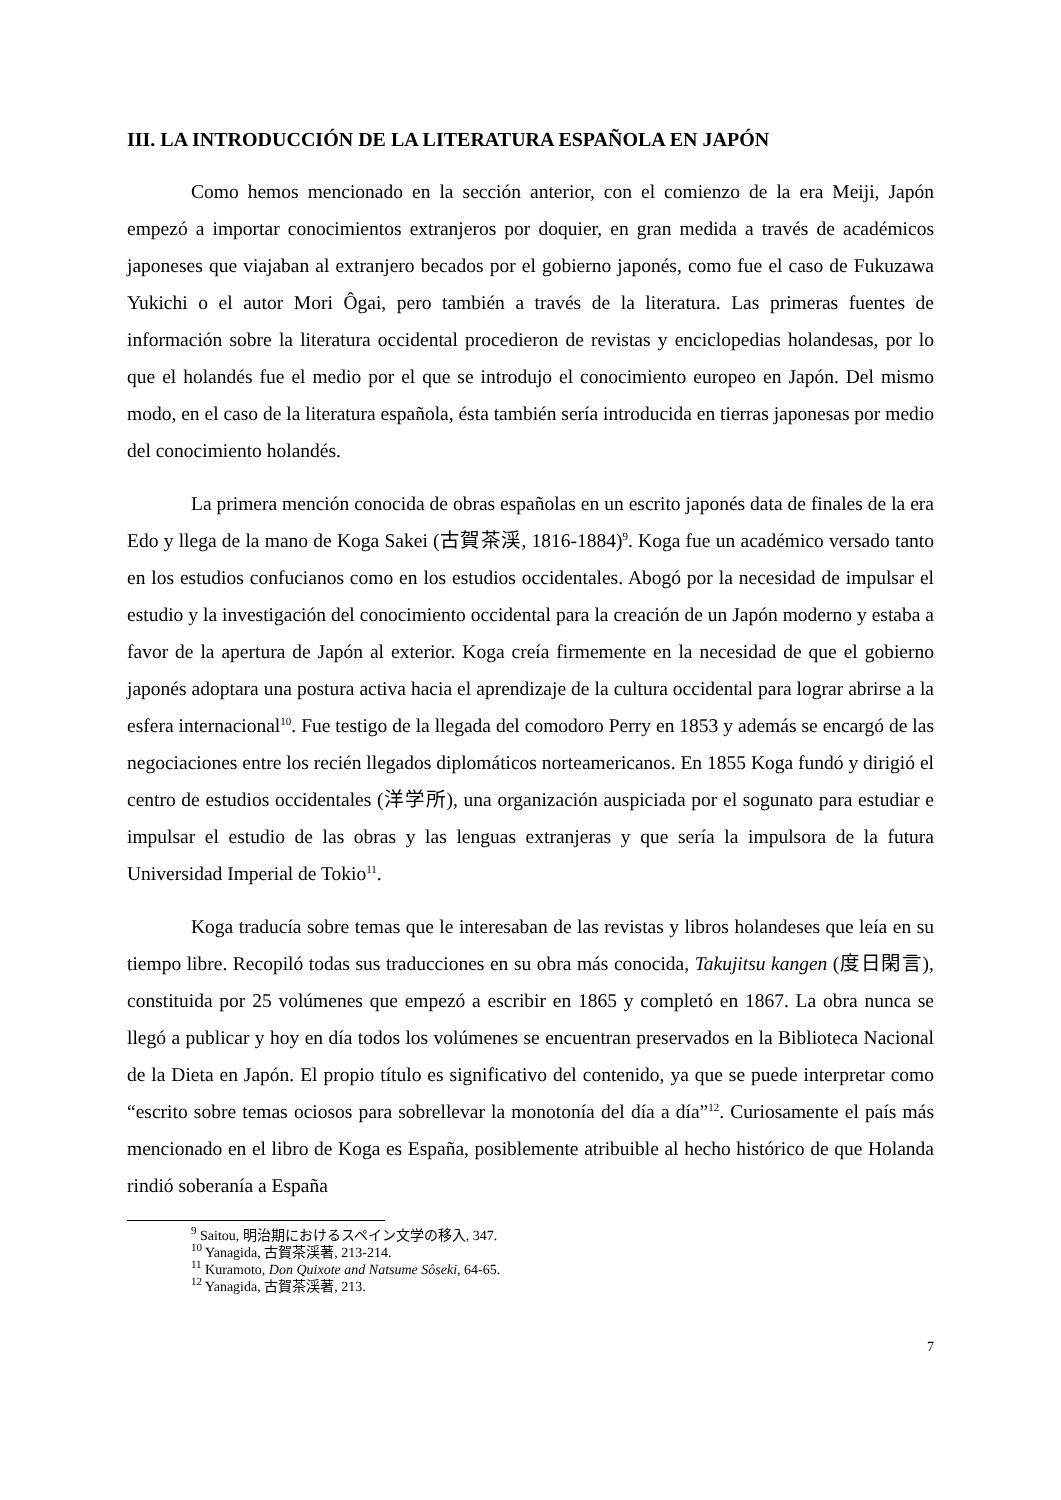III. LA INTRODUCCIÓN DE LA LITERATURA ESPAÑOLA EN JAPÓN
Como hemos mencionado en la sección anterior, con el comienzo de la era Meiji, Japón empezó a importar conocimientos extranjeros por doquier, en gran medida a través de académicos japoneses que viajaban al extranjero becados por el gobierno japonés, como fue el caso de Fukuzawa Yukichi o el autor Mori Ôgai, pero también a través de la literatura. Las primeras fuentes de información sobre la literatura occidental procedieron de revistas y enciclopedias holandesas, por lo que el holandés fue el medio por el que se introdujo el conocimiento europeo en Japón. Del mismo modo, en el caso de la literatura española, ésta también sería introducida en tierras japonesas por medio del conocimiento holandés.
La primera mención conocida de obras españolas en un escrito japonés data de finales de la era Edo y llega de la mano de Koga Sakei (古賀茶渓, 1816-1884)<sup>9</sup>. Koga fue un académico versado tanto en los estudios confucianos como en los estudios occidentales. Abogó por la necesidad de impulsar el estudio y la investigación del conocimiento occidental para la creación de un Japón moderno y estaba a favor de la apertura de Japón al exterior. Koga creía firmemente en la necesidad de que el gobierno japonés adoptara una postura activa hacia el aprendizaje de la cultura occidental para lograr abrirse a la esfera internacional<sup>10</sup>. Fue testigo de la llegada del comodoro Perry en 1853 y además se encargó de las negociaciones entre los recién llegados diplomáticos norteamericanos. En 1855 Koga fundó y dirigió el centro de estudios occidentales (洋学所), una organización auspiciada por el sogunato para estudiar e impulsar el estudio de las obras y las lenguas extranjeras y que sería la impulsora de la futura Universidad Imperial de Tokio<sup>11</sup>.
Koga traducía sobre temas que le interesaban de las revistas y libros holandeses que leía en su tiempo libre. Recopiló todas sus traducciones en su obra más conocida, Takujitsu kangen (度日閑言), constituida por 25 volúmenes que empezó a escribir en 1865 y completó en 1867. La obra nunca se llegó a publicar y hoy en día todos los volúmenes se encuentran preservados en la Biblioteca Nacional de la Dieta en Japón. El propio título es significativo del contenido, ya que se puede interpretar como “escrito sobre temas ociosos para sobrellevar la monotonía del día a día”<sup>12</sup>. Curiosamente el país más mencionado en el libro de Koga es España, posiblemente atribuible al hecho histórico de que Holanda rindió soberanía a España
<sup>9</sup> Saitou, 明治期におけるスペイン文学の移入, 347.
<sup>10</sup> Yanagida, 古賀茶渓著, 213-214.
<sup>11</sup> Kuramoto, Don Quixote and Natsume Sôseki, 64-65.
<sup>12</sup> Yanagida, 古賀茶渓著, 213.
7